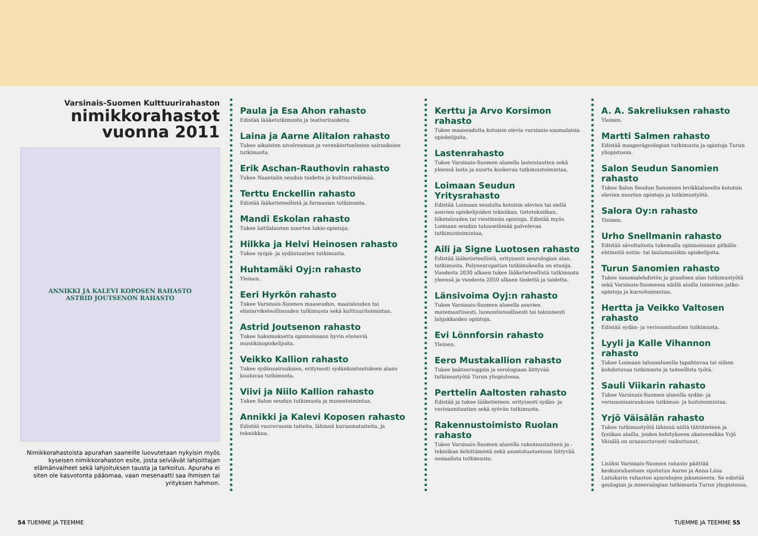Varsinais-Suomen Kulttuurirahaston
nimikkorahastot vuonna 2011
ANNIKKI JA KALEVI KOPOSEN RAHASTO
ASTRID JOUTSENON RAHASTO
Nimikkorahastoista apurahan saaneille luovutetaan nykyisin myös kyseisen nimikkorahaston esite, josta selviävät lahjoittajan elämänvaiheet sekä lahjoituksen tausta ja tarkoitus. Apuraha ei siten ole kasvotonta pääomaa, vaan mesenaatti saa ihmisen tai yrityksen hahmon.
Paula ja Esa Ahon rahasto
Edistää lääketutkimusta ja teatteritaidetta.
Laina ja Aarne Alitalon rahasto
Tukee aikuisten nivelreuman ja verenkiertoelinten sairauksien tutkimusta.
Erik Aschan-Rauthovin rahasto
Tukee Naantalin seudun taidetta ja kulttuurielämää.
Terttu Enckellin rahasto
Edistää lääketieteellistä ja farmasian tutkimusta.
Mandi Eskolan rahasto
Tukee laitilalaisten nuorten lukio-opintoja.
Hilkka ja Helvi Heinosen rahasto
Tukee syöpä- ja sydäntautien tutkimusta.
Huhtamäki Oyj:n rahasto
Yleinen.
Eeri Hyrkön rahasto
Tukee Varsinais-Suomen maaseudun, maatalouden tai elintarviketeollisuuden tutkimusta sekä kulttuuritoimintaa.
Astrid Joutsenon rahasto
Tukee hakemuksetta opinnoissaan hyvin eteneviä musiikinopiskelijoita.
Veikko Kallion rahasto
Tukee sydänsairauksien, erityisesti sydänkuntoutuksen alaan kuuluvaa tutkimusta.
Viivi ja Niilo Kallion rahasto
Tukee Salon seudun tutkimusta ja museotoimintaa.
Annikki ja Kalevi Koposen rahasto
Edistää vuorovuosin taiteita, lähinnä kuvaamataiteita, ja tekniikkaa.
Kerttu ja Arvo Korsimon rahasto
Tukee maaseudulta kotoisin olevia varsinais-suomalaisia opiskelijoita.
Lastenrahasto
Tukee Varsinais-Suomen alueella lastentautien sekä yleensä lasta ja nuorta koskevaa tutkimustoimintaa.
Loimaan Seudun Yritysrahasto
Edistää Loimaan seudulta kotoisin olevien tai siellä asuvien opiskelijoiden tekniikan, tietotekniikan, liiketalouden tai viestinnän opintoja. Edistää myös Loimaan seudun talouselämää palvelevaa tutkimustoimintaa.
Aili ja Signe Luotosen rahasto
Edistää lääketieteellistä, erityisesti neurologian alan, tutkimusta. Polyneuropatian tutkimuksella on etusija. Vuodesta 2030 alkaen tukee lääketieteellistä tutkimusta yleensä ja vuodesta 2050 alkaen tiedettä ja taidetta.
Länsivoima Oyj:n rahasto
Tukee Varsinais-Suomen alueella asuvien matemaattisesti, luonontieteellisesti tai teksnisesti lahjakkaiden opintoja.
Evi Lönnforsin rahasto
Yleinen.
Eero Mustakallion rahasto
Tukee bakteerioppiin ja serologiaan liittyvää tutkimustyötä Turun yliopistossa.
Perttelin Aaltosten rahasto
Edistää ja tukee lääketieteen, erityisesti sydän- ja verisuonitautien sekä syövän tutkimusta.
Rakennustoimisto Ruolan rahasto
Tukee Varsinais-Suomen alueella rakennustaiteen ja -tekniikan kehittämistä sekä asuntotuotantoon liittyvää sosiaalista tutkimusta.
A. A. Sakreliuksen rahasto
Yleinen.
Martti Salmen rahasto
Edistää maaperägeologian tutkimusta ja opintoja Turun yliopistossa.
Salon Seudun Sanomien rahasto
Tukee Salon Seudun Sanomien levikkialueelta kotoisin olevien nuorten opintoja ja tutkimustyötä.
Salora Oy:n rahasto
Yleinen.
Urho Snellmanin rahasto
Edistää säveltaiteita tukemalla opinnoissaan pitkälle ehtineitä soitin- tai laulumusiikin opiskelijoita.
Turun Sanomien rahasto
Tukee sanomalehdistön ja graafisen alan tutkimustyötä sekä Varsinais-Suomessa näillä aloilla toimivien jatko-opintoja ja kurssitoimintaa.
Hertta ja Veikko Valtosen rahasto
Edistää sydän- ja verisuonitautien tutkimusta.
Lyyli ja Kalle Vihannon rahasto
Tukee Loimaan talousalueella tapahtuvaa tai siihen kohdistuvaa tutkimusta ja taiteellista työtä.
Sauli Viikarin rahasto
Tukee Varsinais-Suomen alueella sydän- ja verisuonisairauksien tutkimus- ja hoitotoimintaa.
Yrjö Väisälän rahasto
Tukee tutkimustyötä lähinnä niillä tähtitieteen ja fysiikan aloilla, joiden kehitykseen akateemikko Yrjö Väisälä on uraauurtavasti vaikuttanut.
Lisäksi Varsinais-Suomen rahasto päättää keskusrahastoon sijoitetun Aarne ja Anna-Liisa Laitakarin rahaston apurahojen jakamisesta. Se edistää geologian ja mineralogian tutkimusta Turun yliopistossa.
54 TUEMME JA TEEMME TUEMME JA TEEMME 55